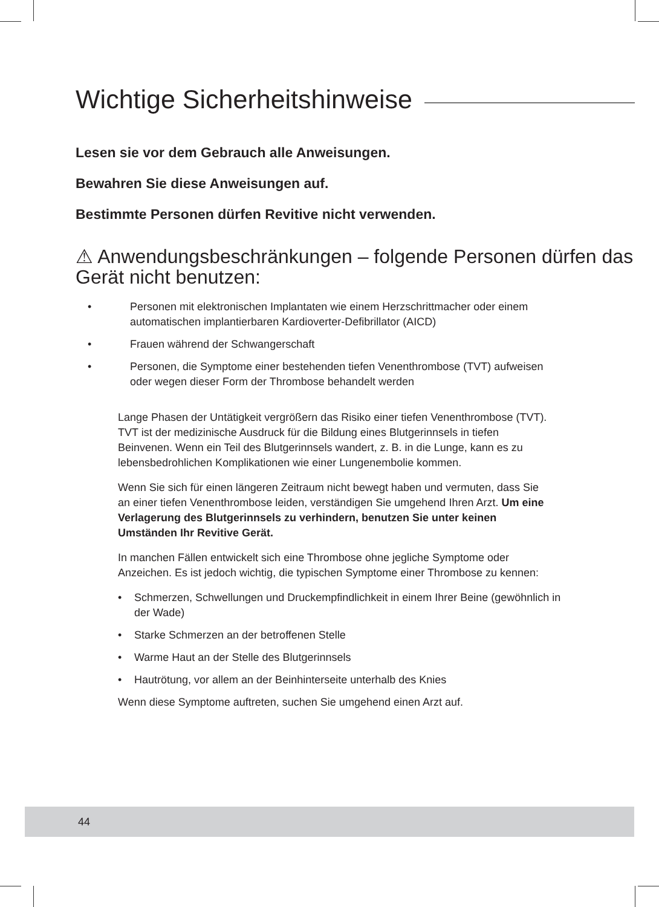Wichtige Sicherheitshinweise
Lesen sie vor dem Gebrauch alle Anweisungen.
Bewahren Sie diese Anweisungen auf.
Bestimmte Personen dürfen Revitive nicht verwenden.
⚠ Anwendungsbeschränkungen – folgende Personen dürfen das Gerät nicht benutzen:
• Personen mit elektronischen Implantaten wie einem Herzschrittmacher oder einem automatischen implantierbaren Kardioverter-Defibrillator (AICD)
• Frauen während der Schwangerschaft
• Personen, die Symptome einer bestehenden tiefen Venenthrombose (TVT) aufweisen oder wegen dieser Form der Thrombose behandelt werden
Lange Phasen der Untätigkeit vergrößern das Risiko einer tiefen Venenthrombose (TVT). TVT ist der medizinische Ausdruck für die Bildung eines Blutgerinnsels in tiefen Beinvenen. Wenn ein Teil des Blutgerinnsels wandert, z. B. in die Lunge, kann es zu lebensbedrohlichen Komplikationen wie einer Lungenembolie kommen.
Wenn Sie sich für einen längeren Zeitraum nicht bewegt haben und vermuten, dass Sie an einer tiefen Venenthrombose leiden, verständigen Sie umgehend Ihren Arzt. Um eine Verlagerung des Blutgerinnsels zu verhindern, benutzen Sie unter keinen Umständen Ihr Revitive Gerät.
In manchen Fällen entwickelt sich eine Thrombose ohne jegliche Symptome oder Anzeichen. Es ist jedoch wichtig, die typischen Symptome einer Thrombose zu kennen:
• Schmerzen, Schwellungen und Druckempfindlichkeit in einem Ihrer Beine (gewöhnlich in der Wade)
• Starke Schmerzen an der betroffenen Stelle
• Warme Haut an der Stelle des Blutgerinnsels
• Hautrötung, vor allem an der Beinhinterseite unterhalb des Knies
Wenn diese Symptome auftreten, suchen Sie umgehend einen Arzt auf.
44